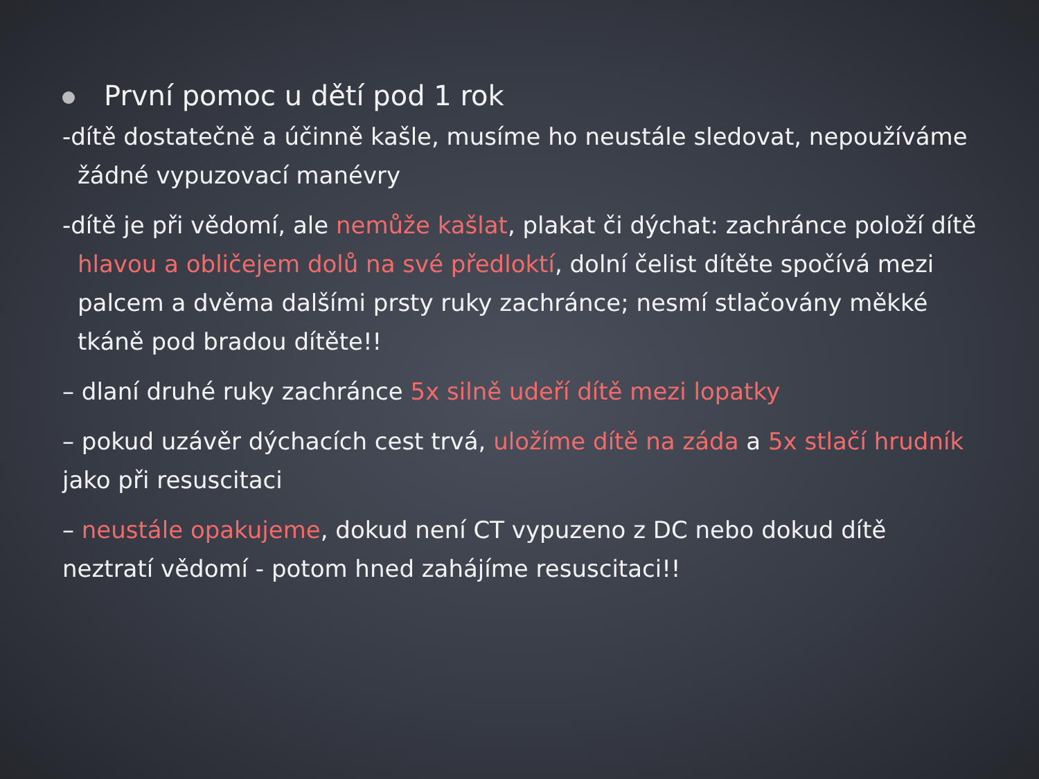První pomoc u dětí pod 1 rok
-dítě dostatečně a účinně kašle, musíme ho neustále sledovat, nepoužíváme žádné vypuzovací manévry
-dítě je při vědomí, ale nemůže kašlat, plakat či dýchat: zachránce položí dítě hlavou a obličejem dolů na své předloktí, dolní čelist dítěte spočívá mezi palcem a dvěma dalšími prsty ruky zachránce; nesmí stlačovány měkké tkáně pod bradou dítěte!!
– dlaní druhé ruky zachránce 5x silně udeří dítě mezi lopatky
– pokud uzávěr dýchacích cest trvá, uložíme dítě na záda a 5x stlačí hrudník jako při resuscitaci
– neustále opakujeme, dokud není CT vypuzeno z DC nebo dokud dítě neztratí vědomí - potom hned zahájíme resuscitaci!!